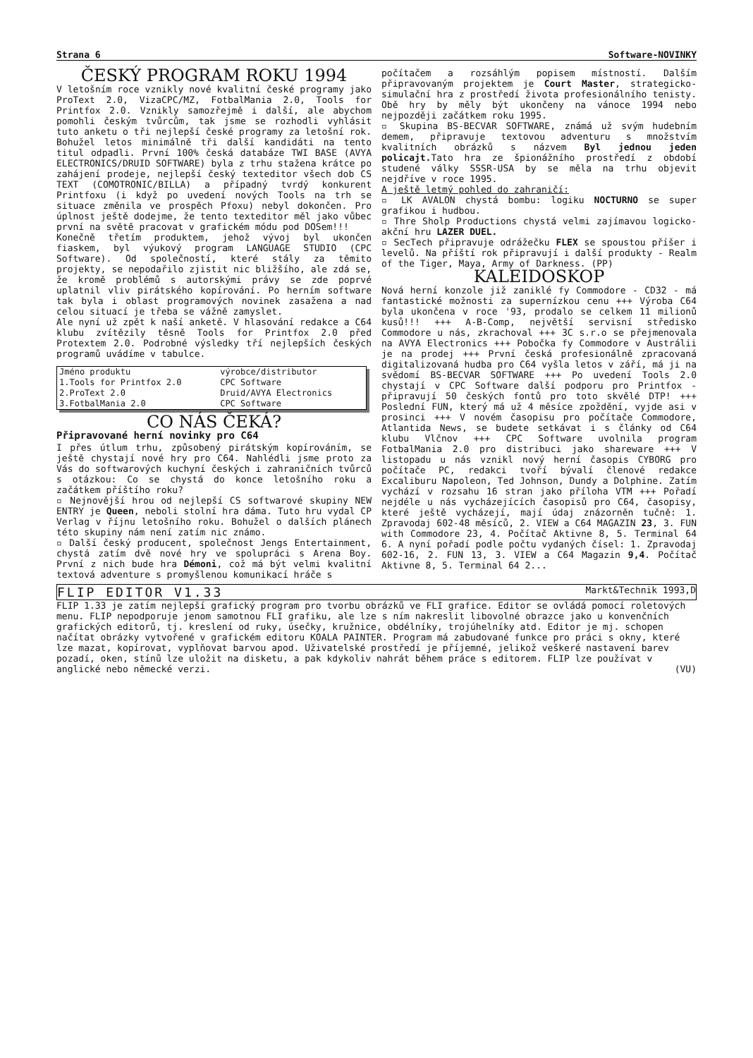Strana 6 Software-NOVINKY
ČESKÝ PROGRAM ROKU 1994
V letošním roce vznikly nové kvalitní české programy jako ProText 2.0, VizaCPC/MZ, FotbalMania 2.0, Tools for Printfox 2.0. Vznikly samozřejmě i další, ale abychom pomohli českým tvůrcům, tak jsme se rozhodli vyhlásit tuto anketu o tři nejlepší české programy za letošní rok. Bohužel letos minimálně tři další kandidáti na tento titul odpadli. První 100% česká databáze TWI BASE (AVYA ELECTRONICS/DRUID SOFTWARE) byla z trhu stažena krátce po zahájení prodeje, nejlepší český texteditor všech dob CS TEXT (COMOTRONIC/BILLA) a případný tvrdý konkurent Printfoxu (i když po uvedení nových Tools na trh se situace změnila ve prospěch Pfoxu) nebyl dokončen. Pro úplnost ještě dodejme, že tento texteditor měl jako vůbec první na světě pracovat v grafickém módu pod DOSem!!!
Konečně třetím produktem, jehož vývoj byl ukončen fiaskem, byl výukový program LANGUAGE STUDIO (CPC Software). Od společností, které stály za těmito projekty, se nepodařilo zjistit nic bližšího, ale zdá se, že kromě problémů s autorskými právy se zde poprvé uplatnil vliv pirátského kopírování. Po herním software tak byla i oblast programových novinek zasažena a nad celou situací je třeba se vážně zamyslet.
Ale nyní už zpět k naší anketě. V hlasování redakce a C64 klubu zvítězily těsně Tools for Printfox 2.0 před Protextem 2.0. Podrobné výsledky tří nejlepších českých programů uvádíme v tabulce.
| Jméno produktu | výrobce/distributor |
| --- | --- |
| 1.Tools for Printfox 2.0 | CPC Software |
| 2.ProText 2.0 | Druid/AVYA Electronics |
| 3.FotbalMania 2.0 | CPC Software |
CO NÁS ČEKÁ?
Připravované herní novinky pro C64
I přes útlum trhu, způsobený pirátským kopírováním, se ještě chystají nové hry pro C64. Nahlédli jsme proto za Vás do softwarových kuchyní českých i zahraničních tvůrců s otázkou: Co se chystá do konce letošního roku a začátkem příštího roku?
▫ Nejnovější hrou od nejlepší CS softwarové skupiny NEW ENTRY je Queen, neboli stolní hra dáma. Tuto hru vydal CP Verlag v říjnu letošního roku. Bohužel o dalších plánech této skupiny nám není zatím nic známo.
▫ Další český producent, společnost Jengs Entertainment, chystá zatím dvě nové hry ve spolupráci s Arena Boy. První z nich bude hra Démoni, což má být velmi kvalitní textová adventure s promyšlenou komunikací hráče s
počítačem a rozsáhlým popisem místností. Dalším připravovaným projektem je Court Master, strategicko-simulační hra z prostředí života profesionálního tenisty. Obě hry by měly být ukončeny na vánoce 1994 nebo nejpozději začátkem roku 1995.
▫ Skupina BS-BECVAR SOFTWARE, známá už svým hudebním demem, připravuje textovou adventuru s množstvím kvalitních obrázků s názvem Byl jednou jeden policajt. Tato hra ze špionážního prostředí z období studené války SSSR-USA by se měla na trhu objevit nejdříve v roce 1995.
A ještě letmý pohled do zahraničí:
▫ LK AVALON chystá bombu: logiku NOCTURNO se super grafikou i hudbou.
▫ Thre Sholp Productions chystá velmi zajímavou logicko-akční hru LAZER DUEL.
▫ SecTech připravuje odrážečku FLEX se spoustou příšer i levelů. Na příští rok připravují i další produkty - Realm of the Tiger, Maya, Army of Darkness. (PP)
KALEIDOSKOP
Nová herní konzole již zaniklé fy Commodore - CD32 - má fantastické možnosti za supernízkou cenu +++ Výroba C64 byla ukončena v roce '93, prodalo se celkem 11 milionů kusů!!! +++ A-B-Comp, největší servisní středisko Commodore u nás, zkrachoval +++ 3C s.r.o se přejmenovala na AVYA Electronics +++ Pobočka fy Commodore v Austrálii je na prodej +++ První česká profesionálně zpracovaná digitalizovaná hudba pro C64 vyšla letos v září, má ji na svědomí BS-BECVAR SOFTWARE +++ Po uvedení Tools 2.0 chystají v CPC Software další podporu pro Printfox - připravují 50 českých fontů pro toto skvělé DTP! +++ Poslední FUN, který má už 4 měsíce zpoždění, vyjde asi v prosinci +++ V novém časopisu pro počítače Commodore, Atlantida News, se budete setkávat i s články od C64 klubu Vlčnov +++ CPC Software uvolnila program FotbalMania 2.0 pro distribuci jako shareware +++ V listopadu u nás vznikl nový herní časopis CYBORG pro počítače PC, redakci tvoří bývalí členové redakce Excaliburu Napoleon, Ted Johnson, Dundy a Dolphine. Zatím vychází v rozsahu 16 stran jako příloha VTM +++ Pořadí nejdéle u nás vycházejících časopisů pro C64, časopisy, které ještě vycházejí, mají údaj znázorněn tučně: 1. Zpravodaj 602-48 měsíců, 2. VIEW a C64 MAGAZIN 23, 3. FUN with Commodore 23, 4. Počítač Aktivne 8, 5. Terminal 64 6. A nyní pořadí podle počtu vydaných čísel: 1. Zpravodaj 602-16, 2. FUN 13, 3. VIEW a C64 Magazin 9,4. Počítač Aktivne 8, 5. Terminal 64 2...
FLIP EDITOR V1.33 Markt&Technik 1993,D
FLIP 1.33 je zatím nejlepší grafický program pro tvorbu obrázků ve FLI grafice. Editor se ovládá pomocí roletových menu. FLIP nepodporuje jenom samotnou FLI grafiku, ale lze s ním nakreslit libovolné obrazce jako u konvenčních grafických editorů, tj. kreslení od ruky, úsečky, kružnice, obdélníky, trojúhelníky atd. Editor je mj. schopen načítat obrázky vytvořené v grafickém editoru KOALA PAINTER. Program má zabudované funkce pro práci s okny, které lze mazat, kopírovat, vyplňovat barvou apod. Uživatelské prostředí je příjemné, jelikož veškeré nastavení barev pozadí, oken, stínů lze uložit na disketu, a pak kdykoliv nahrát během práce s editorem. FLIP lze používat v anglické nebo německé verzi. (VU)